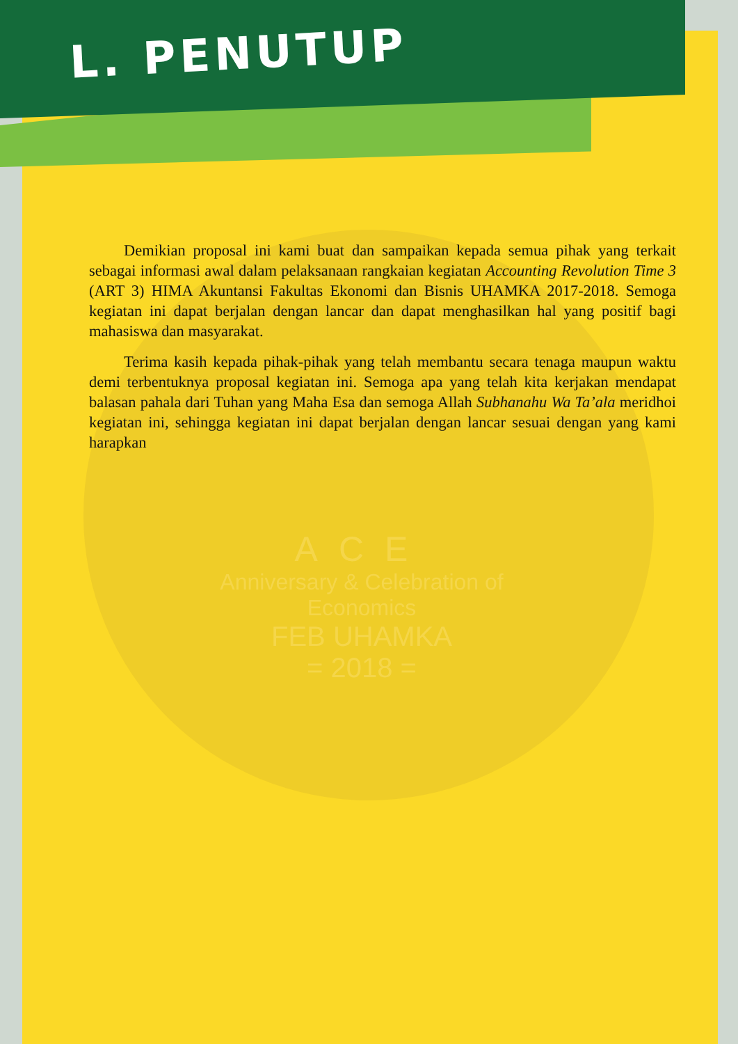L. PENUTUP
ACE
Anniversary & Celebration of Economics
FEB UHAMKA
= 2018 =
Demikian proposal ini kami buat dan sampaikan kepada semua pihak yang terkait sebagai informasi awal dalam pelaksanaan rangkaian kegiatan Accounting Revolution Time 3 (ART 3) HIMA Akuntansi Fakultas Ekonomi dan Bisnis UHAMKA 2017-2018. Semoga kegiatan ini dapat berjalan dengan lancar dan dapat menghasilkan hal yang positif bagi mahasiswa dan masyarakat.
Terima kasih kepada pihak-pihak yang telah membantu secara tenaga maupun waktu demi terbentuknya proposal kegiatan ini. Semoga apa yang telah kita kerjakan mendapat balasan pahala dari Tuhan yang Maha Esa dan semoga Allah Subhanahu Wa Ta’ala meridhoi kegiatan ini, sehingga kegiatan ini dapat berjalan dengan lancar sesuai dengan yang kami harapkan